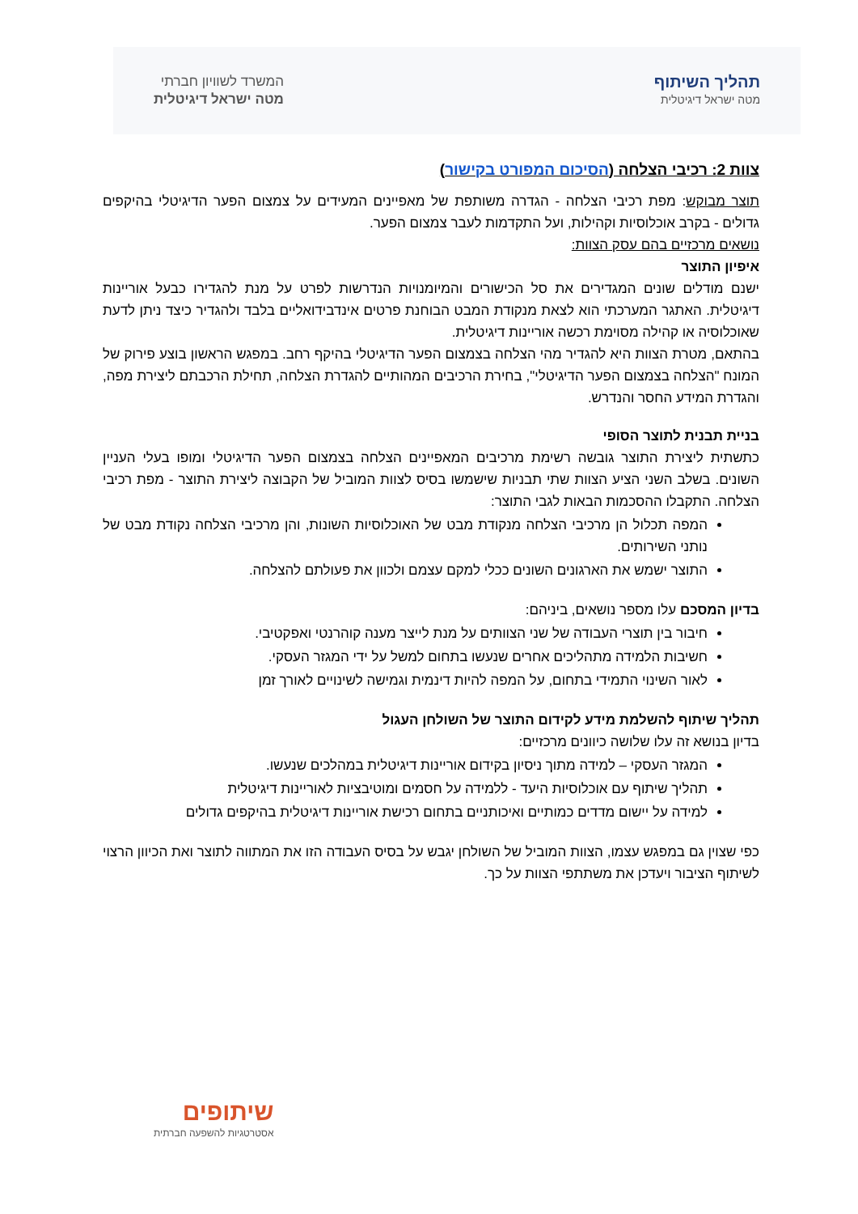תהליך השיתוף
מטה ישראל דיגיטלית
המשרד לשוויון חברתי
מטה ישראל דיגיטלית
צוות 2: רכיבי הצלחה (הסיכום המפורט בקישור)
תוצר מבוקש: מפת רכיבי הצלחה - הגדרה משותפת של מאפיינים המעידים על צמצום הפער הדיגיטלי בהיקפים גדולים - בקרב אוכלוסיות וקהילות, ועל התקדמות לעבר צמצום הפער.
נושאים מרכזיים בהם עסק הצוות:
איפיון התוצר
ישנם מודלים שונים המגדירים את סל הכישורים והמיומנויות הנדרשות לפרט על מנת להגדירו כבעל אוריינות דיגיטלית. האתגר המערכתי הוא לצאת מנקודת המבט הבוחנת פרטים אינדבידואליים בלבד ולהגדיר כיצד ניתן לדעת שאוכלוסיה או קהילה מסוימת רכשה אוריינות דיגיטלית.
בהתאם, מטרת הצוות היא להגדיר מהי הצלחה בצמצום הפער הדיגיטלי בהיקף רחב. במפגש הראשון בוצע פירוק של המונח "הצלחה בצמצום הפער הדיגיטלי", בחירת הרכיבים המהותיים להגדרת הצלחה, תחילת הרכבתם ליצירת מפה, והגדרת המידע החסר והנדרש.
בניית תבנית לתוצר הסופי
כתשתית ליצירת התוצר גובשה רשימת מרכיבים המאפיינים הצלחה בצמצום הפער הדיגיטלי ומופו בעלי העניין השונים. בשלב השני הציע הצוות שתי תבניות שישמשו בסיס לצוות המוביל של הקבוצה ליצירת התוצר - מפת רכיבי הצלחה. התקבלו ההסכמות הבאות לגבי התוצר:
המפה תכלול הן מרכיבי הצלחה מנקודת מבט של האוכלוסיות השונות, והן מרכיבי הצלחה נקודת מבט של נותני השירותים.
התוצר ישמש את הארגונים השונים ככלי למקם עצמם ולכוון את פעולתם להצלחה.
בדיון המסכם עלו מספר נושאים, ביניהם:
חיבור בין תוצרי העבודה של שני הצוותים על מנת לייצר מענה קוהרנטי ואפקטיבי.
חשיבות הלמידה מתהליכים אחרים שנעשו בתחום למשל על ידי המגזר העסקי.
לאור השינוי התמידי בתחום, על המפה להיות דינמית וגמישה לשינויים לאורך זמן
תהליך שיתוף להשלמת מידע לקידום התוצר של השולחן העגול
בדיון בנושא זה עלו שלושה כיוונים מרכזיים:
המגזר העסקי – למידה מתוך ניסיון בקידום אוריינות דיגיטלית במהלכים שנעשו.
תהליך שיתוף עם אוכלוסיות היעד - ללמידה על חסמים ומוטיבציות לאוריינות דיגיטלית
למידה על יישום מדדים כמותיים ואיכותניים בתחום רכישת אוריינות דיגיטלית בהיקפים גדולים
כפי שצוין גם במפגש עצמו, הצוות המוביל של השולחן יגבש על בסיס העבודה הזו את המתווה לתוצר ואת הכיוון הרצוי לשיתוף הציבור ויעדכן את משתתפי הצוות על כך.
שיתופים
אסטרטגיות להשפעה חברתית